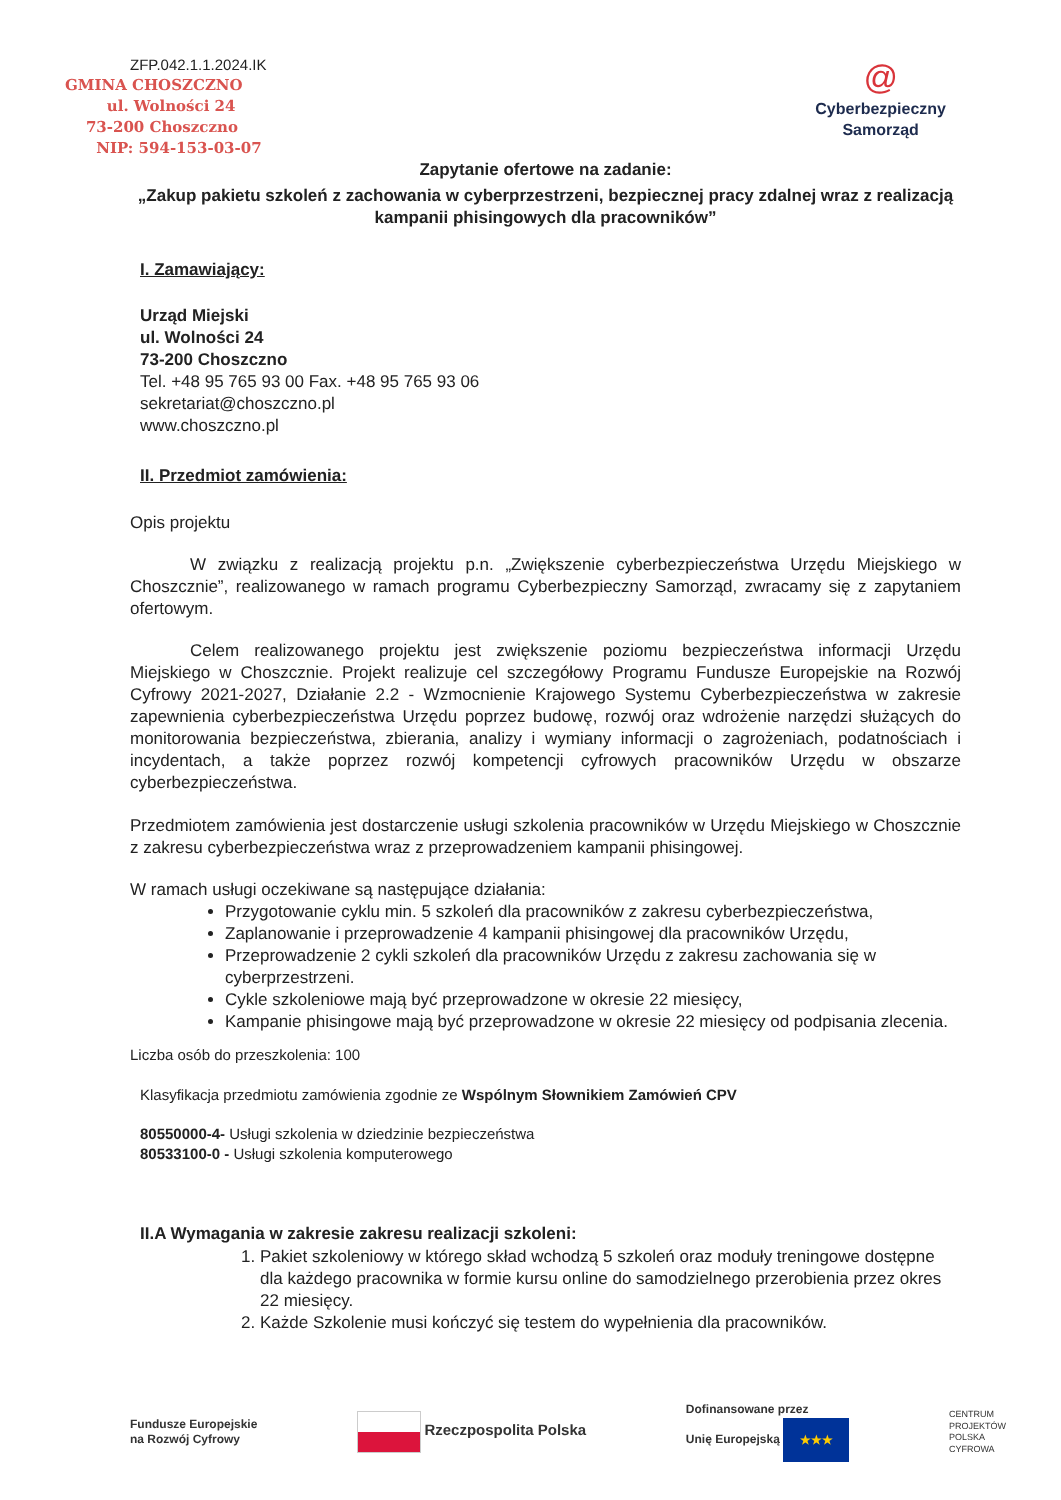ZFP.042.1.1.2024.IK
GMINA CHOSZCZNO
ul. Wolności 24
73-200 Choszczno
NIP: 594-153-03-07
@
Cyberbezpieczny
Samorząd
Zapytanie ofertowe na zadanie:
„Zakup pakietu szkoleń z zachowania w cyberprzestrzeni, bezpiecznej pracy zdalnej wraz z realizacją kampanii phisingowych dla pracowników”
I. Zamawiający:
Urząd Miejski
ul. Wolności 24
73-200 Choszczno
Tel. +48 95 765 93 00 Fax. +48 95 765 93 06
sekretariat@choszczno.pl
www.choszczno.pl
II. Przedmiot zamówienia:
Opis projektu
W związku z realizacją projektu p.n. „Zwiększenie cyberbezpieczeństwa Urzędu Miejskiego w Choszcznie”, realizowanego w ramach programu Cyberbezpieczny Samorząd, zwracamy się z zapytaniem ofertowym.
Celem realizowanego projektu jest zwiększenie poziomu bezpieczeństwa informacji Urzędu Miejskiego w Choszcznie. Projekt realizuje cel szczegółowy Programu Fundusze Europejskie na Rozwój Cyfrowy 2021-2027, Działanie 2.2 - Wzmocnienie Krajowego Systemu Cyberbezpieczeństwa w zakresie zapewnienia cyberbezpieczeństwa Urzędu poprzez budowę, rozwój oraz wdrożenie narzędzi służących do monitorowania bezpieczeństwa, zbierania, analizy i wymiany informacji o zagrożeniach, podatnościach i incydentach, a także poprzez rozwój kompetencji cyfrowych pracowników Urzędu w obszarze cyberbezpieczeństwa.
Przedmiotem zamówienia jest dostarczenie usługi szkolenia pracowników w Urzędu Miejskiego w Choszcznie z zakresu cyberbezpieczeństwa wraz z przeprowadzeniem kampanii phisingowej.
W ramach usługi oczekiwane są następujące działania:
Przygotowanie cyklu min. 5 szkoleń dla pracowników z zakresu cyberbezpieczeństwa,
Zaplanowanie i przeprowadzenie 4 kampanii phisingowej dla pracowników Urzędu,
Przeprowadzenie 2 cykli szkoleń dla pracowników Urzędu z zakresu zachowania się w cyberprzestrzeni.
Cykle szkoleniowe mają być przeprowadzone w okresie 22 miesięcy,
Kampanie phisingowe mają być przeprowadzone w okresie 22 miesięcy od podpisania zlecenia.
Liczba osób do przeszkolenia: 100
Klasyfikacja przedmiotu zamówienia zgodnie ze Wspólnym Słownikiem Zamówień CPV
80550000-4- Usługi szkolenia w dziedzinie bezpieczeństwa
80533100-0 - Usługi szkolenia komputerowego
II.A Wymagania w zakresie zakresu realizacji szkoleni:
1. Pakiet szkoleniowy w którego skład wchodzą 5 szkoleń oraz moduły treningowe dostępne dla każdego pracownika w formie kursu online do samodzielnego przerobienia przez okres 22 miesięcy.
2. Każde Szkolenie musi kończyć się testem do wypełnienia dla pracowników.
Fundusze Europejskie
na Rozwój Cyfrowy
Rzeczpospolita Polska
Dofinansowane przez
Unię Europejską ★★★
CENTRUM
PROJEKTÓW
POLSKA
CYFROWA